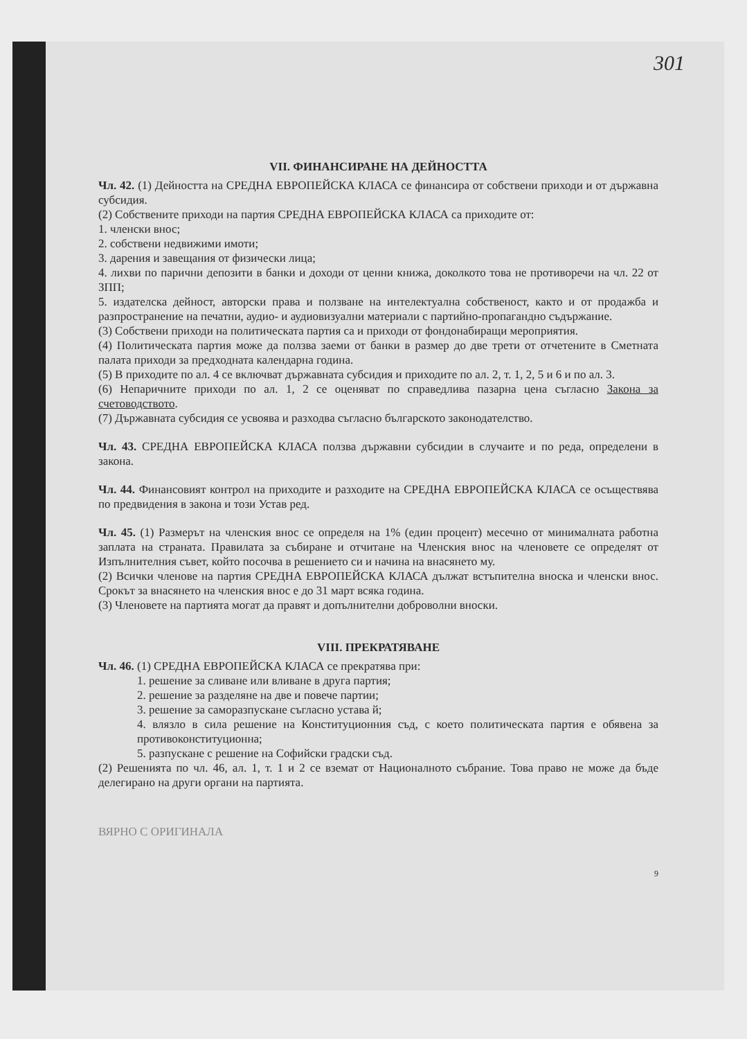301
VII. ФИНАНСИРАНЕ НА ДЕЙНОСТТА
Чл. 42. (1) Дейността на СРЕДНА ЕВРОПЕЙСКА КЛАСА се финансира от собствени приходи и от държавна субсидия.
(2) Собствените приходи на партия СРЕДНА ЕВРОПЕЙСКА КЛАСА са приходите от:
1. членски внос;
2. собствени недвижими имоти;
3. дарения и завещания от физически лица;
4. лихви по парични депозити в банки и доходи от ценни книжа, доколкото това не противоречи на чл. 22 от ЗПП;
5. издателска дейност, авторски права и ползване на интелектуална собственост, както и от продажба и разпространение на печатни, аудио- и аудиовизуални материали с партийно-пропагандно съдържание.
(3) Собствени приходи на политическата партия са и приходи от фондонабиращи мероприятия.
(4) Политическата партия може да ползва заеми от банки в размер до две трети от отчетените в Сметната палата приходи за предходната календарна година.
(5) В приходите по ал. 4 се включват държавната субсидия и приходите по ал. 2, т. 1, 2, 5 и 6 и по ал. 3.
(6) Непаричните приходи по ал. 1, 2 се оценяват по справедлива пазарна цена съгласно Закона за счетоводството.
(7) Държавната субсидия се усвоява и разходва съгласно българското законодателство.
Чл. 43. СРЕДНА ЕВРОПЕЙСКА КЛАСА ползва държавни субсидии в случаите и по реда, определени в закона.
Чл. 44. Финансовият контрол на приходите и разходите на СРЕДНА ЕВРОПЕЙСКА КЛАСА се осъществява по предвидения в закона и този Устав ред.
Чл. 45. (1) Размерът на членския внос се определя на 1% (един процент) месечно от минималната работна заплата на страната. Правилата за събиране и отчитане на Членския внос на членовете се определят от Изпълнителния съвет, който посочва в решението си и начина на внасянето му.
(2) Всички членове на партия СРЕДНА ЕВРОПЕЙСКА КЛАСА дължат встъпителна вноска и членски внос. Срокът за внасянето на членския внос е до 31 март всяка година.
(3) Членовете на партията могат да правят и допълнителни доброволни вноски.
VIII. ПРЕКРАТЯВАНЕ
Чл. 46. (1) СРЕДНА ЕВРОПЕЙСКА КЛАСА се прекратява при:
1. решение за сливане или вливане в друга партия;
2. решение за разделяне на две и повече партии;
3. решение за саморазпускане съгласно устава й;
4. влязло в сила решение на Конституционния съд, с което политическата партия е обявена за противоконституционна;
5. разпускане с решение на Софийски градски съд.
(2) Решенията по чл. 46, ал. 1, т. 1 и 2 се вземат от Националното събрание. Това право не може да бъде делегирано на други органи на партията.
ВЯРНО С ОРИГИНАЛА
9